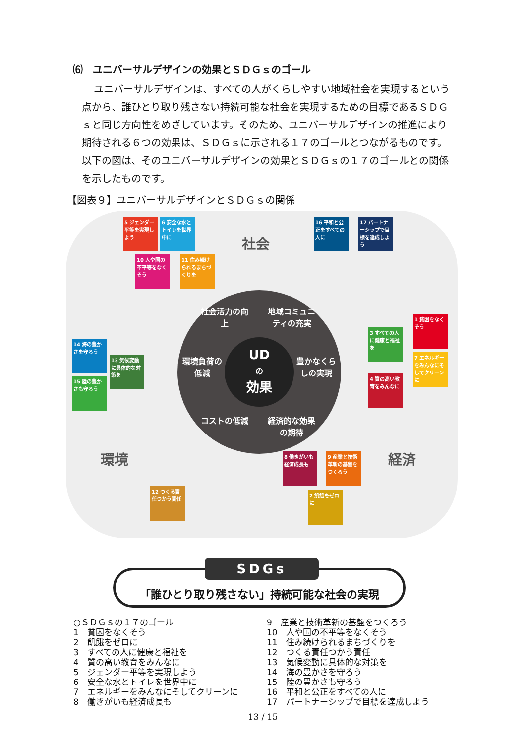⑹　ユニバーサルデザインの効果とＳＤＧｓのゴール
ユニバーサルデザインは、すべての人がくらしやすい地域社会を実現するという点から、誰ひとり取り残さない持続可能な社会を実現するための目標であるＳＤＧｓと同じ方向性をめざしています。そのため、ユニバーサルデザインの推進により期待される６つの効果は、ＳＤＧｓに示される１７のゴールとつながるものです。以下の図は、そのユニバーサルデザインの効果とＳＤＧｓの１７のゴールとの関係を示したものです。
【図表９】ユニバーサルデザインとＳＤＧｓの関係
社会
環境 経済
5 ジェンダー平等を実現しよう
6 安全な水とトイレを世界中に
10 人や国の不平等をなくそう
11 住み続けられるまちづくりを
16 平和と公正をすべての人に
17 パートナーシップで目標を達成しよう
14 海の豊かさを守ろう
15 陸の豊かさも守ろう
13 気候変動に具体的な対策を
1 貧困をなくそう
3 すべての人に健康と福祉を
7 エネルギーをみんなにそしてクリーンに
4 質の高い教育をみんなに
8 働きがいも経済成長も
9 産業と技術革新の基盤をつくろう
2 飢餓をゼロに
12 つくる責任つかう責任
社会活力の向上
地域コミュニティの充実
豊かなくらしの実現
環境負荷の低減
コストの低減
経済的な効果の期待
UD
の
効果
「誰ひとり取り残さない」持続可能な社会の実現
SDGs
○ＳＤＧｓの１７のゴール
1　貧困をなくそう
2　飢餓をゼロに
3　すべての人に健康と福祉を
4　質の高い教育をみんなに
5　ジェンダー平等を実現しよう
6　安全な水とトイレを世界中に
7　エネルギーをみんなにそしてクリーンに
8　働きがいも経済成長も
9　産業と技術革新の基盤をつくろう
10　人や国の不平等をなくそう
11　住み続けられるまちづくりを
12　つくる責任つかう責任
13　気候変動に具体的な対策を
14　海の豊かさを守ろう
15　陸の豊かさも守ろう
16　平和と公正をすべての人に
17　パートナーシップで目標を達成しよう
13 / 15